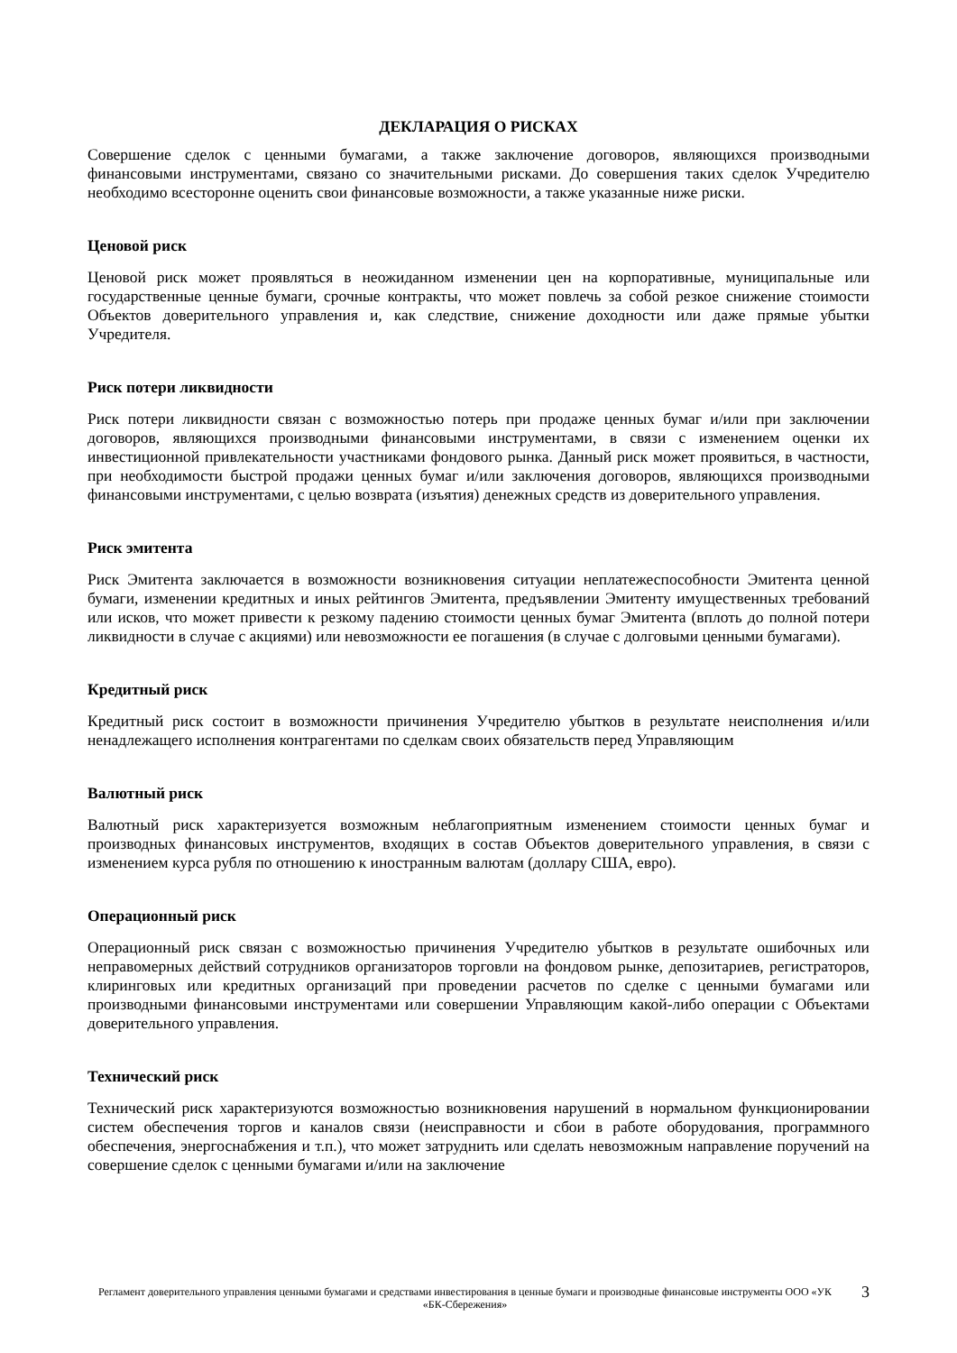ДЕКЛАРАЦИЯ О РИСКАХ
Совершение сделок с ценными бумагами, а также заключение договоров, являющихся производными финансовыми инструментами, связано со значительными рисками. До совершения таких сделок Учредителю необходимо всесторонне оценить свои финансовые возможности, а также указанные ниже риски.
Ценовой риск
Ценовой риск может проявляться в неожиданном изменении цен на корпоративные, муниципальные или государственные ценные бумаги, срочные контракты, что может повлечь за собой резкое снижение стоимости Объектов доверительного управления и, как следствие, снижение доходности или даже прямые убытки Учредителя.
Риск потери ликвидности
Риск потери ликвидности связан с возможностью потерь при продаже ценных бумаг и/или при заключении договоров, являющихся производными финансовыми инструментами, в связи с изменением оценки их инвестиционной привлекательности участниками фондового рынка. Данный риск может проявиться, в частности, при необходимости быстрой продажи ценных бумаг и/или заключения договоров, являющихся производными финансовыми инструментами, с целью возврата (изъятия) денежных средств из доверительного управления.
Риск эмитента
Риск Эмитента заключается в возможности возникновения ситуации неплатежеспособности Эмитента ценной бумаги, изменении кредитных и иных рейтингов Эмитента, предъявлении Эмитенту имущественных требований или исков, что может привести к резкому падению стоимости ценных бумаг Эмитента (вплоть до полной потери ликвидности в случае с акциями) или невозможности ее погашения (в случае с долговыми ценными бумагами).
Кредитный риск
Кредитный риск состоит в возможности причинения Учредителю убытков в результате неисполнения и/или ненадлежащего исполнения контрагентами по сделкам своих обязательств перед Управляющим
Валютный риск
Валютный риск характеризуется возможным неблагоприятным изменением стоимости ценных бумаг и производных финансовых инструментов, входящих в состав Объектов доверительного управления, в связи с изменением курса рубля по отношению к иностранным валютам (доллару США, евро).
Операционный риск
Операционный риск связан с возможностью причинения Учредителю убытков в результате ошибочных или неправомерных действий сотрудников организаторов торговли на фондовом рынке, депозитариев, регистраторов, клиринговых или кредитных организаций при проведении расчетов по сделке с ценными бумагами или производными финансовыми инструментами или совершении Управляющим какой-либо операции с Объектами доверительного управления.
Технический риск
Технический риск характеризуются возможностью возникновения нарушений в нормальном функционировании систем обеспечения торгов и каналов связи (неисправности и сбои в работе оборудования, программного обеспечения, энергоснабжения и т.п.), что может затруднить или сделать невозможным направление поручений на совершение сделок с ценными бумагами и/или на заключение
Регламент доверительного управления ценными бумагами и средствами инвестирования в ценные бумаги и производные финансовые инструменты ООО «УК «БК-Сбережения»
3